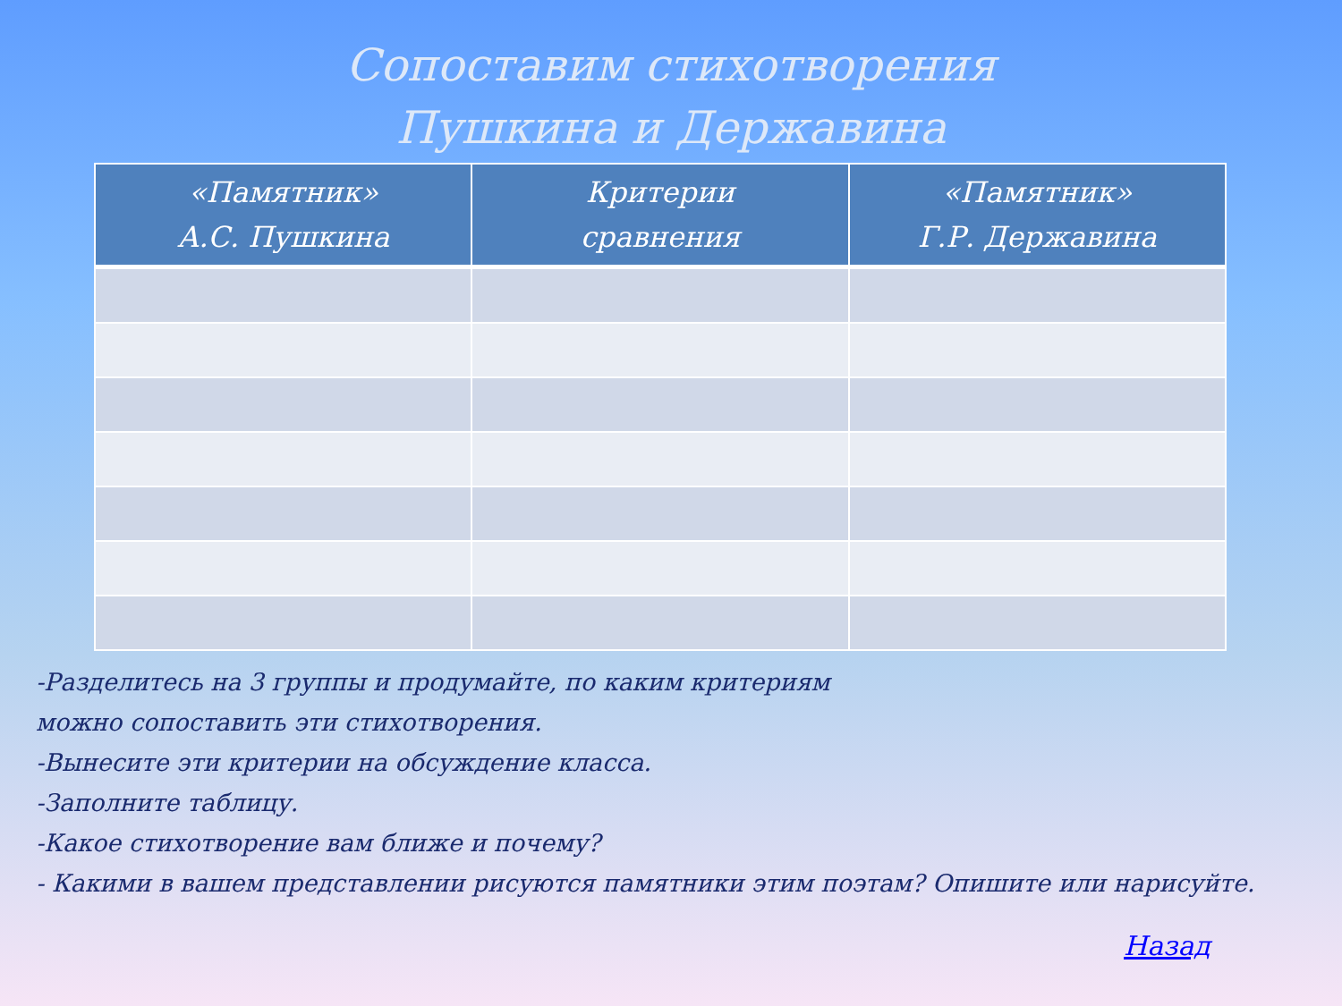Сопоставим стихотворения
Пушкина и Державина
| «Памятник» А.С. Пушкина | Критерии сравнения | «Памятник» Г.Р. Державина |
| --- | --- | --- |
-Разделитесь на 3 группы и продумайте, по каким критериям
можно сопоставить эти стихотворения.
-Вынесите эти критерии на обсуждение класса.
-Заполните таблицу.
-Какое стихотворение вам ближе и почему?
- Какими в вашем представлении рисуются памятники этим поэтам? Опишите или нарисуйте.
Назад